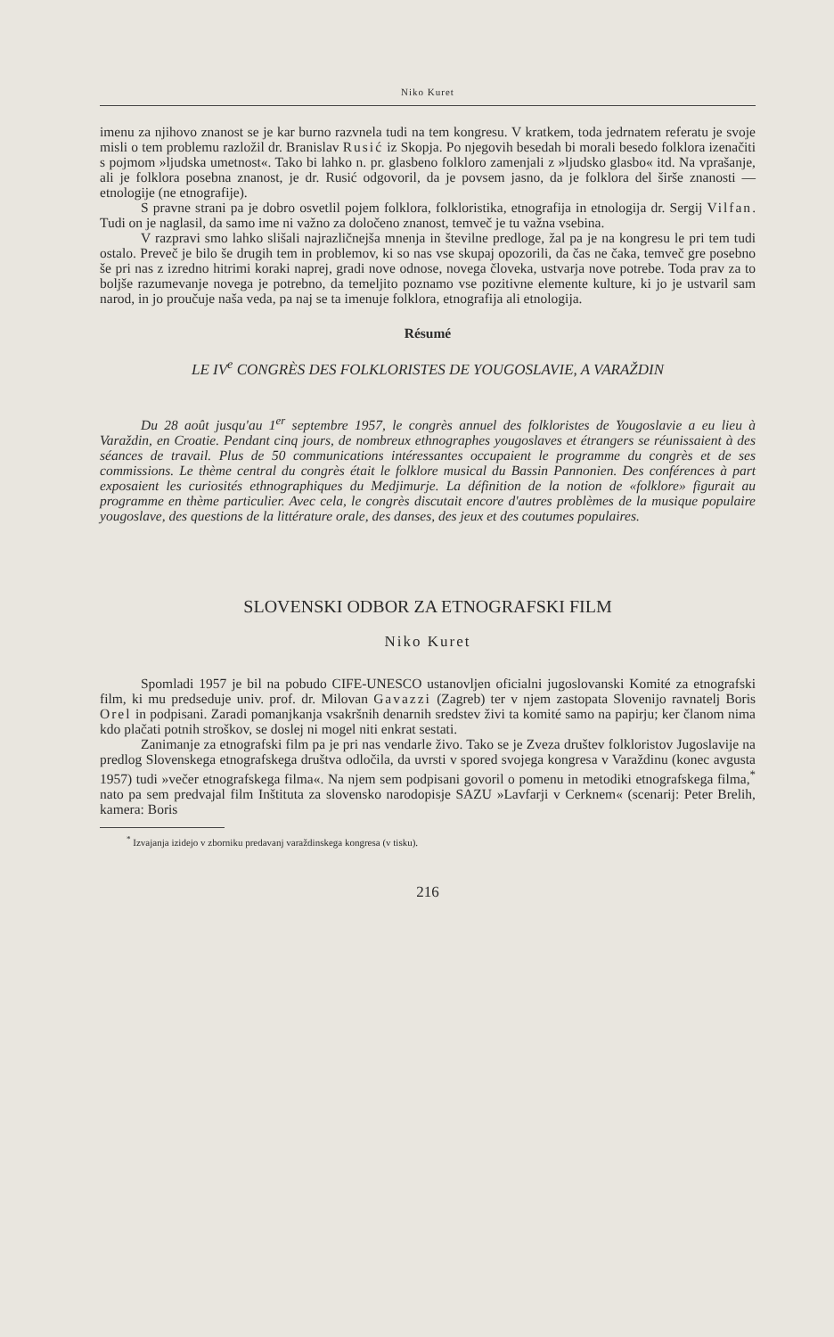Niko Kuret
imenu za njihovo znanost se je kar burno razvnela tudi na tem kongresu. V kratkem, toda jedrnatem referatu je svoje misli o tem problemu razložil dr. Branislav Rusić iz Skopja. Po njegovih besedah bi morali besedo folklora izenačiti s pojmom »ljudska umetnost«. Tako bi lahko n. pr. glasbeno folkloro zamenjali z »ljudsko glasbo« itd. Na vprašanje, ali je folklora posebna znanost, je dr. Rusić odgovoril, da je povsem jasno, da je folklora del širše znanosti — etnologije (ne etnografije).
S pravne strani pa je dobro osvetlil pojem folklora, folkloristika, etnografija in etnologija dr. Sergij Vilfan. Tudi on je naglasil, da samo ime ni važno za določeno znanost, temveč je tu važna vsebina.
V razpravi smo lahko slišali najrazličnejša mnenja in številne predloge, žal pa je na kongresu le pri tem tudi ostalo. Preveč je bilo še drugih tem in problemov, ki so nas vse skupaj opozorili, da čas ne čaka, temveč gre posebno še pri nas z izredno hitrimi koraki naprej, gradi nove odnose, novega človeka, ustvarja nove potrebe. Toda prav za to boljše razumevanje novega je potrebno, da temeljito poznamo vse pozitivne elemente kulture, ki jo je ustvaril sam narod, in jo proučuje naša veda, pa naj se ta imenuje folklora, etnografija ali etnologija.
Résumé
LE IV<sup>e</sup> CONGRÈS DES FOLKLORISTES DE YOUGOSLAVIE, A VARAŽDIN
Du 28 août jusqu'au 1<sup>er</sup> septembre 1957, le congrès annuel des folkloristes de Yougoslavie a eu lieu à Varaždin, en Croatie. Pendant cinq jours, de nombreux ethnographes yougoslaves et étrangers se réunissaient à des séances de travail. Plus de 50 communications intéressantes occupaient le programme du congrès et de ses commissions. Le thème central du congrès était le folklore musical du Bassin Pannonien. Des conférences à part exposaient les curiosités ethnographiques du Medjimurje. La définition de la notion de «folklore» figurait au programme en thème particulier. Avec cela, le congrès discutait encore d'autres problèmes de la musique populaire yougoslave, des questions de la littérature orale, des danses, des jeux et des coutumes populaires.
SLOVENSKI ODBOR ZA ETNOGRAFSKI FILM
Niko Kuret
Spomladi 1957 je bil na pobudo CIFE-UNESCO ustanovljen oficialni jugoslovanski Komité za etnografski film, ki mu predseduje univ. prof. dr. Milovan Gavazzi (Zagreb) ter v njem zastopata Slovenijo ravnatelj Boris Orel in podpisani. Zaradi pomanjkanja vsakršnih denarnih sredstev živi ta komité samo na papirju; ker članom nima kdo plačati potnih stroškov, se doslej ni mogel niti enkrat sestati.
Zanimanje za etnografski film pa je pri nas vendarle živo. Tako se je Zveza društev folkloristov Jugoslavije na predlog Slovenskega etnografskega društva odločila, da uvrsti v spored svojega kongresa v Varaždinu (konec avgusta 1957) tudi »večer etnografskega filma«. Na njem sem podpisani govoril o pomenu in metodiki etnografskega filma,<sup>*</sup> nato pa sem predvajal film Inštituta za slovensko narodopisje SAZU »Lavfarji v Cerknem« (scenarij: Peter Brelih, kamera: Boris
<sup>*</sup> Izvajanja izidejo v zborniku predavanj varaždinskega kongresa (v tisku).
216